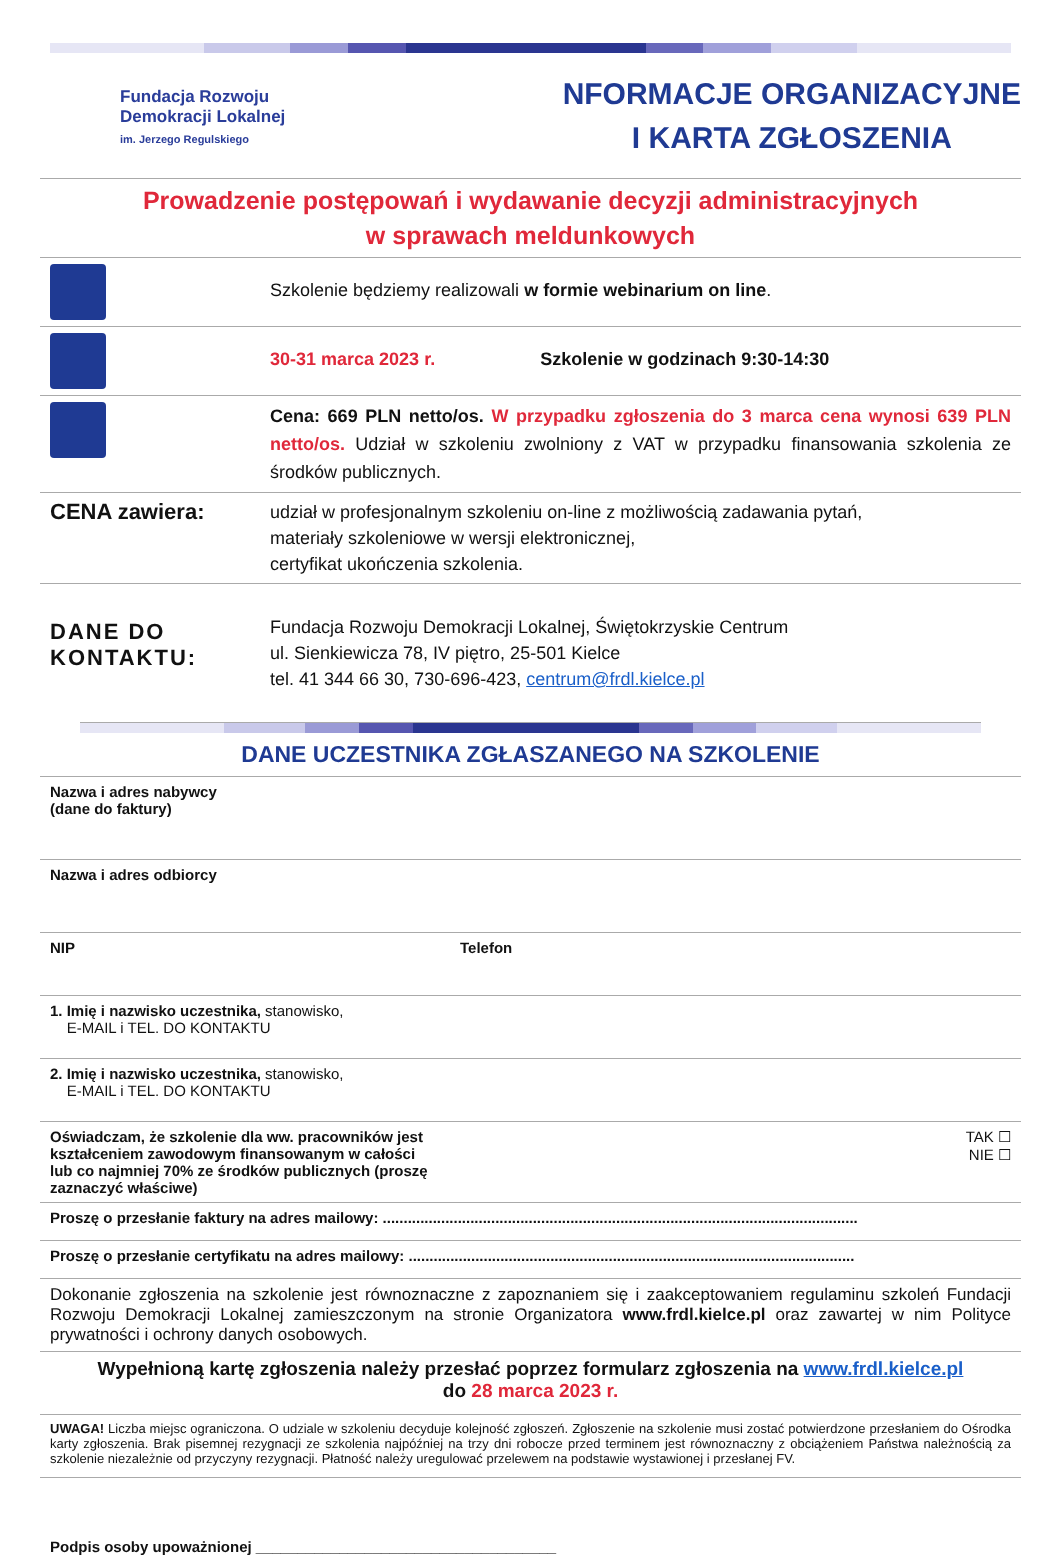Fundacja Rozwoju
Demokracji Lokalnej
im. Jerzego Regulskiego
NFORMACJE ORGANIZACYJNE
I KARTA ZGŁOSZENIA
Prowadzenie postępowań i wydawanie decyzji administracyjnych
w sprawach meldunkowych
| | Szkolenie będziemy realizowali w formie webinarium on line . |
| | 30-31 marca 2023 r. Szkolenie w godzinach 9:30-14:30 |
| | Cena: 669 PLN netto/os. W przypadku zgłoszenia do 3 marca cena wynosi 639 PLN netto/os. Udział w szkoleniu zwolniony z VAT w przypadku finansowania szkolenia ze środków publicznych. |
| CENA zawiera: | udział w profesjonalnym szkoleniu on-line z możliwością zadawania pytań, materiały szkoleniowe w wersji elektronicznej, certyfikat ukończenia szkolenia. |
| DANE DO KONTAKTU: | Fundacja Rozwoju Demokracji Lokalnej, Świętokrzyskie Centrum ul. Sienkiewicza 78, IV piętro, 25-501 Kielce tel. 41 344 66 30, 730-696-423, centrum@frdl.kielce.pl |
DANE UCZESTNIKA ZGŁASZANEGO NA SZKOLENIE
| Nazwa i adres nabywcy (dane do faktury) | |
| Nazwa i adres odbiorcy | |
| NIP | Telefon |
| 1. Imię i nazwisko uczestnika, stanowisko, E-MAIL i TEL. DO KONTAKTU | |
| 2. Imię i nazwisko uczestnika, stanowisko, E-MAIL i TEL. DO KONTAKTU | |
| Oświadczam, że szkolenie dla ww. pracowników jest kształceniem zawodowym finansowanym w całości lub co najmniej 70% ze środków publicznych (proszę zaznaczyć właściwe) | TAK ☐ NIE ☐ |
| Proszę o przesłanie faktury na adres mailowy: .................................................................................................................. | |
| Proszę o przesłanie certyfikatu na adres mailowy: ........................................................................................................... | |
| Dokonanie zgłoszenia na szkolenie jest równoznaczne z zapoznaniem się i zaakceptowaniem regulaminu szkoleń Fundacji Rozwoju Demokracji Lokalnej zamieszczonym na stronie Organizatora www.frdl.kielce.pl oraz zawartej w nim Polityce prywatności i ochrony danych osobowych. | |
| Wypełnioną kartę zgłoszenia należy przesłać poprzez formularz zgłoszenia na www.frdl.kielce.pl do 28 marca 2023 r. | |
| UWAGA! Liczba miejsc ograniczona. O udziale w szkoleniu decyduje kolejność zgłoszeń. Zgłoszenie na szkolenie musi zostać potwierdzone przesłaniem do Ośrodka karty zgłoszenia. Brak pisemnej rezygnacji ze szkolenia najpóźniej na trzy dni robocze przed terminem jest równoznaczny z obciążeniem Państwa należnością za szkolenie niezależnie od przyczyny rezygnacji. Płatność należy uregulować przelewem na podstawie wystawionej i przesłanej FV. | |
Podpis osoby upoważnionej ____________________________________